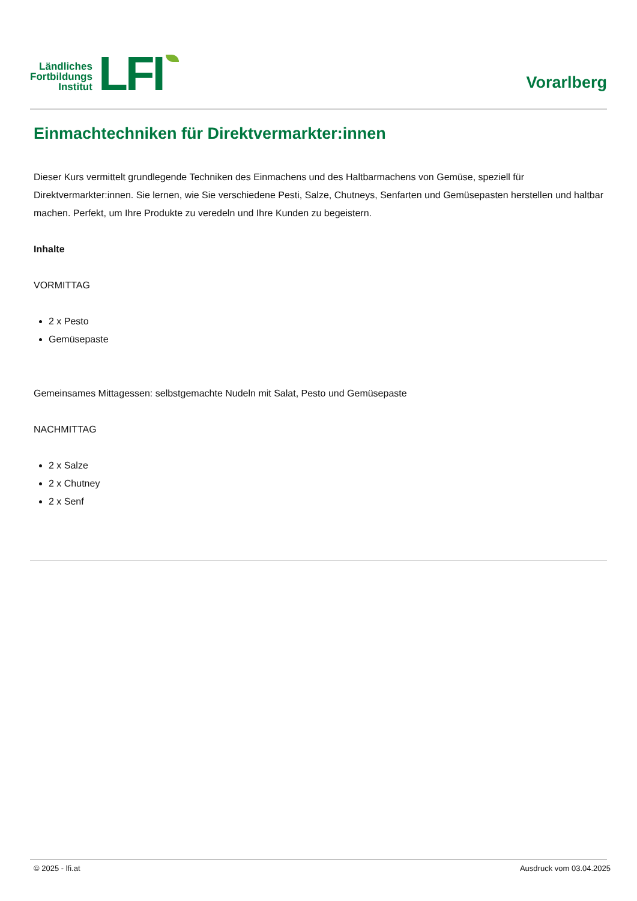Ländliches
Fortbildungs
Institut
LFI
Vorarlberg
Einmachtechniken für Direktvermarkter:innen
Dieser Kurs vermittelt grundlegende Techniken des Einmachens und des Haltbarmachens von Gemüse, speziell für Direktvermarkter:innen. Sie lernen, wie Sie verschiedene Pesti, Salze, Chutneys, Senfarten und Gemüsepasten herstellen und haltbar machen. Perfekt, um Ihre Produkte zu veredeln und Ihre Kunden zu begeistern.
Inhalte
VORMITTAG
2 x Pesto
Gemüsepaste
Gemeinsames Mittagessen: selbstgemachte Nudeln mit Salat, Pesto und Gemüsepaste
NACHMITTAG
2 x Salze
2 x Chutney
2 x Senf
© 2025 - lfi.at Ausdruck vom 03.04.2025